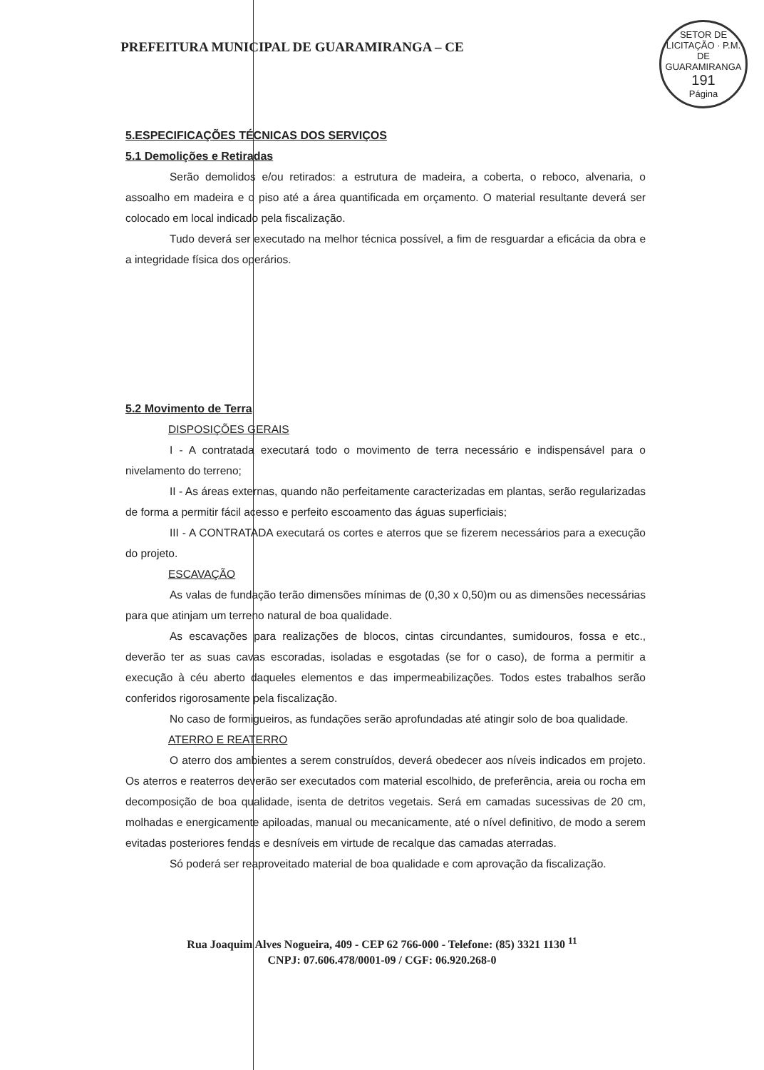PREFEITURA MUNICIPAL DE GUARAMIRANGA – CE
SETOR DE LICITAÇÃO · P.M. DE GUARAMIRANGA
191
Página
5.ESPECIFICAÇÕES TÉCNICAS DOS SERVIÇOS
5.1 Demolições e Retiradas
Serão demolidos e/ou retirados: a estrutura de madeira, a coberta, o reboco, alvenaria, o assoalho em madeira e o piso até a área quantificada em orçamento. O material resultante deverá ser colocado em local indicado pela fiscalização.
Tudo deverá ser executado na melhor técnica possível, a fim de resguardar a eficácia da obra e a integridade física dos operários.
5.2 Movimento de Terra
DISPOSIÇÕES GERAIS
I - A contratada executará todo o movimento de terra necessário e indispensável para o nivelamento do terreno;
II - As áreas externas, quando não perfeitamente caracterizadas em plantas, serão regularizadas de forma a permitir fácil acesso e perfeito escoamento das águas superficiais;
III - A CONTRATADA executará os cortes e aterros que se fizerem necessários para a execução do projeto.
ESCAVAÇÃO
As valas de fundação terão dimensões mínimas de (0,30 x 0,50)m ou as dimensões necessárias para que atinjam um terreno natural de boa qualidade.
As escavações para realizações de blocos, cintas circundantes, sumidouros, fossa e etc., deverão ter as suas cavas escoradas, isoladas e esgotadas (se for o caso), de forma a permitir a execução à céu aberto daqueles elementos e das impermeabilizações. Todos estes trabalhos serão conferidos rigorosamente pela fiscalização.
No caso de formigueiros, as fundações serão aprofundadas até atingir solo de boa qualidade.
ATERRO E REATERRO
O aterro dos ambientes a serem construídos, deverá obedecer aos níveis indicados em projeto. Os aterros e reaterros deverão ser executados com material escolhido, de preferência, areia ou rocha em decomposição de boa qualidade, isenta de detritos vegetais. Será em camadas sucessivas de 20 cm, molhadas e energicamente apiloadas, manual ou mecanicamente, até o nível definitivo, de modo a serem evitadas posteriores fendas e desníveis em virtude de recalque das camadas aterradas.
Só poderá ser reaproveitado material de boa qualidade e com aprovação da fiscalização.
Rua Joaquim Alves Nogueira, 409 - CEP 62 766-000 - Telefone: (85) 3321 1130 <sup>11</sup>
CNPJ: 07.606.478/0001-09 / CGF: 06.920.268-0